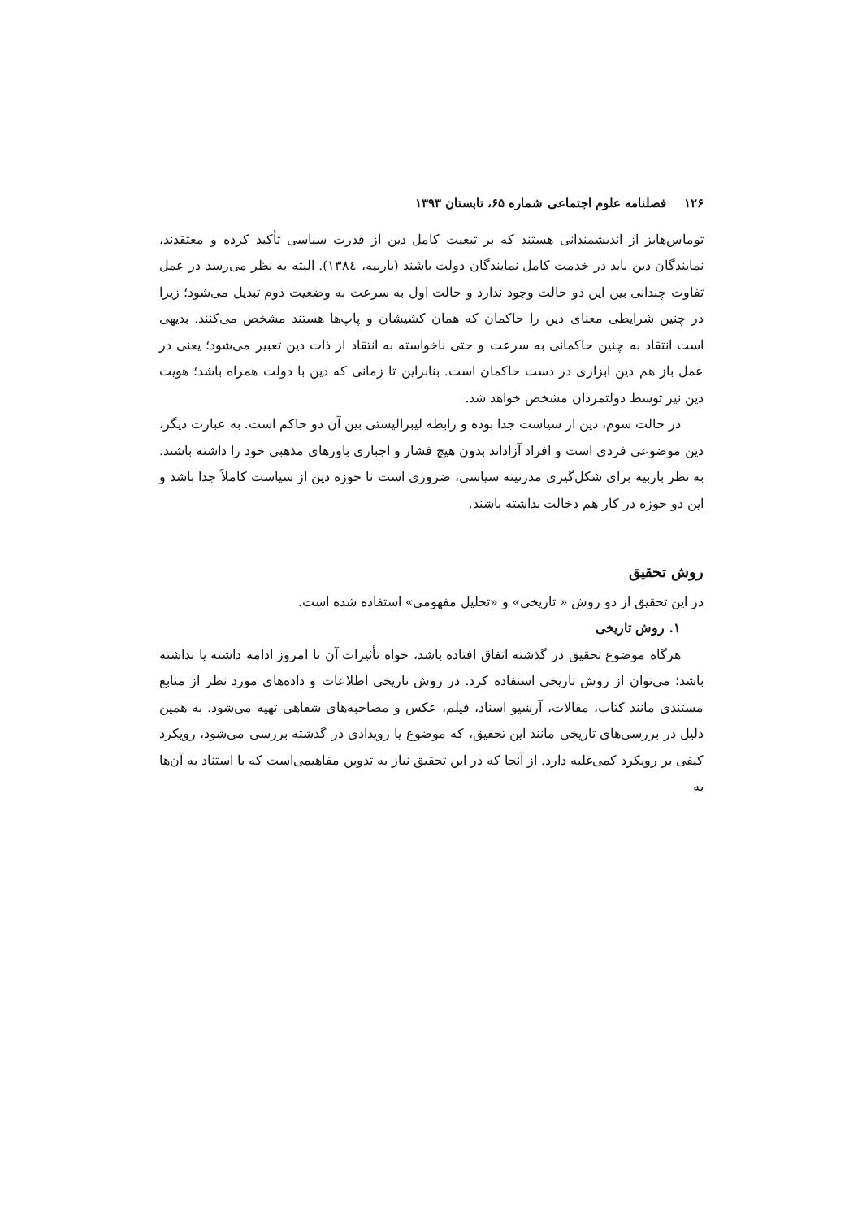۱۲۶فصلنامه علوم اجتماعی شماره ۶۵، تابستان ۱۳۹۳
توماس‌هابز از اندیشمندانی هستند که بر تبعیت کامل دین از قدرت سیاسی تأکید کرده و معتقدند، نمایندگان دین باید در خدمت کامل نمایندگان دولت باشند (باربیه، ١٣٨٤). البته به نظر می‌رسد در عمل تفاوت چندانی بین این دو حالت وجود ندارد و حالت اول به سرعت به وضعیت دوم تبدیل می‌شود؛ زیرا در چنین شرایطی معنای دین را حاکمان که همان کشیشان و پاپ‌ها هستند مشخص می‌کنند. بدیهی است انتقاد به چنین حاکمانی به سرعت و حتی ناخواسته به انتقاد از ذات دین تعبیر می‌شود؛ یعنی در عمل باز هم دین ابزاری در دست حاکمان است. بنابراین تا زمانی که دین با دولت همراه باشد؛ هویت دین نیز توسط دولتمردان مشخص خواهد شد.
در حالت سوم، دین از سیاست جدا بوده و رابطه لیبرالیستی بین آن دو حاکم است. به عبارت دیگر، دین موضوعی فردی است و افراد آزاداند بدون هیچ فشار و اجباری باورهای مذهبی خود را داشته باشند. به نظر باربیه برای شکل‌گیری مدرنیته سیاسی، ضروری است تا حوزه دین از سیاست کاملاً جدا باشد و این دو حوزه در کار هم دخالت نداشته باشند.
روش تحقیق
در این تحقیق از دو روش « تاریخی» و «تحلیل مفهومی» استفاده شده است.
۱. روش تاریخی
هرگاه موضوع تحقیق در گذشته اتفاق افتاده باشد، خواه تأثیرات آن تا امروز ادامه داشته یا نداشته باشد؛ می‌توان از روش تاریخی استفاده کرد. در روش تاریخی اطلاعات و داده‌های مورد نظر از منابع مستندی مانند کتاب، مقالات، آرشیو اسناد، فیلم، عکس و مصاحبه‌های شفاهی تهیه می‌شود. به همین دلیل در بررسی‌های تاریخی مانند این تحقیق، که موضوع یا رویدادی در گذشته بررسی می‌شود، رویکرد کیفی بر رویکرد کمی‌غلبه دارد. از آنجا که در این تحقیق نیاز به تدوین مفاهیمی‌است که با استناد به آن‌ها به